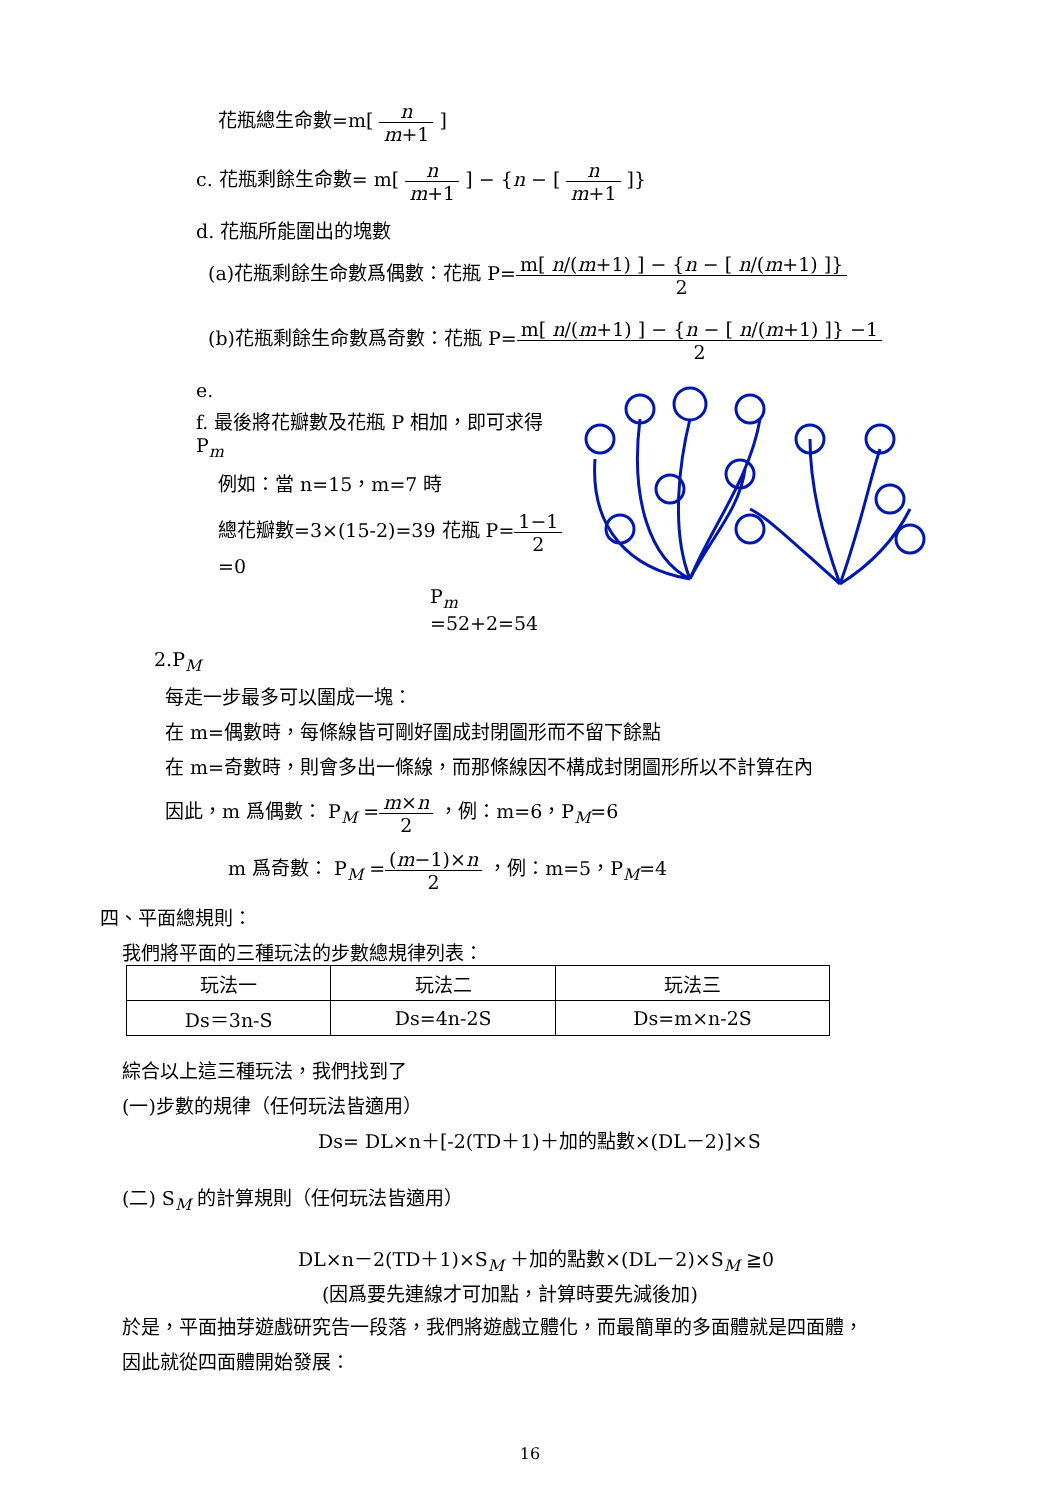花瓶總生命數=m[ n m+1 ]
c. 花瓶剩餘生命數= m[ n m+1 ] − {n − [ n m+1 ]}
d. 花瓶所能圍出的塊數
(a)花瓶剩餘生命數爲偶數：花瓶 P=m[ n/(m+1) ] − {n − [ n/(m+1) ]} 2
(b)花瓶剩餘生命數爲奇數：花瓶 P=m[ n/(m+1) ] − {n − [ n/(m+1) ]} −1 2
e.
f. 最後將花瓣數及花瓶 P 相加，即可求得 P<sub>m</sub>
例如：當 n=15，m=7 時
總花瓣數=3×(15-2)=39 花瓶 P=1−1 2=0
P<sub>m</sub> =52+2=54
2.P<sub>M</sub>
每走一步最多可以圍成一塊：
在 m=偶數時，每條線皆可剛好圍成封閉圖形而不留下餘點
在 m=奇數時，則會多出一條線，而那條線因不構成封閉圖形所以不計算在內
因此，m 爲偶數： P<sub>M</sub> =m×n 2 ，例：m=6，P<sub>M</sub>=6
m 爲奇數： P<sub>M</sub> =(m−1)×n 2 ，例：m=5，P<sub>M</sub>=4
四、平面總規則：
我們將平面的三種玩法的步數總規律列表：
| 玩法一 | 玩法二 | 玩法三 |
| Ds＝3n-S | Ds=4n-2S | Ds=m×n-2S |
綜合以上這三種玩法，我們找到了
(一)步數的規律（任何玩法皆適用）
Ds= DL×n＋[-2(TD＋1)＋加的點數×(DL－2)]×S
(二) S<sub>M</sub> 的計算規則（任何玩法皆適用）
DL×n－2(TD＋1)×S<sub>M</sub> ＋加的點數×(DL－2)×S<sub>M</sub> ≧0
(因爲要先連線才可加點，計算時要先減後加)
於是，平面抽芽遊戲研究告一段落，我們將遊戲立體化，而最簡單的多面體就是四面體，
因此就從四面體開始發展：
16